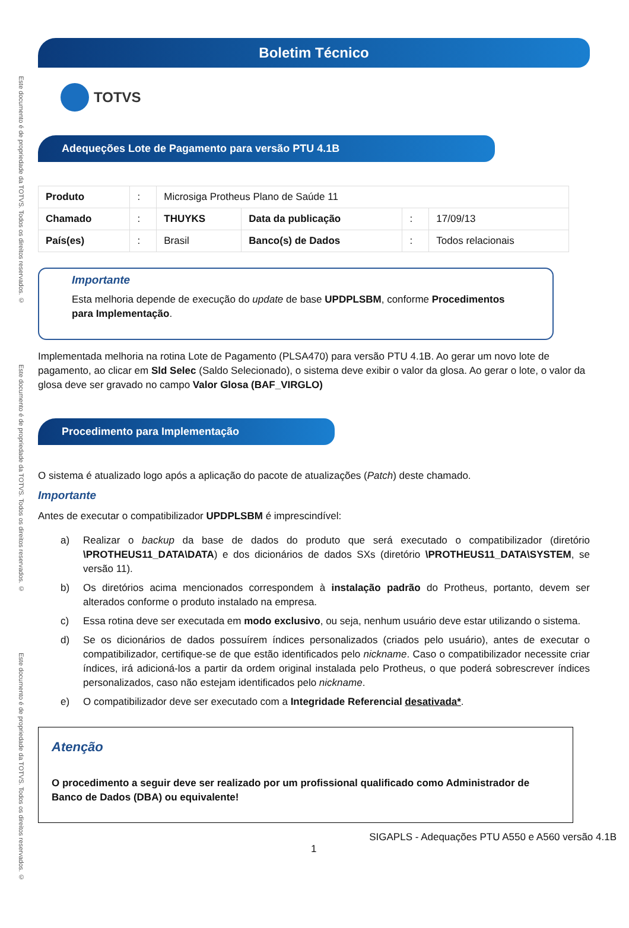Este documento é de propriedade da TOTVS. Todos os direitos reservados. ©
Este documento é de propriedade da TOTVS. Todos os direitos reservados. ©
Este documento é de propriedade da TOTVS. Todos os direitos reservados. ©
Boletim Técnico
TOTVS
Adequeções Lote de Pagamento para versão PTU 4.1B
| Produto | : | Microsiga Protheus Plano de Saúde 11 | | | |
| Chamado | : | THUYKS | Data da publicação | : | 17/09/13 |
| País(es) | : | Brasil | Banco(s) de Dados | : | Todos relacionais |
Importante
Esta melhoria depende de execução do update de base UPDPLSBM, conforme Procedimentos para Implementação.
Implementada melhoria na rotina Lote de Pagamento (PLSA470) para versão PTU 4.1B. Ao gerar um novo lote de pagamento, ao clicar em Sld Selec (Saldo Selecionado), o sistema deve exibir o valor da glosa. Ao gerar o lote, o valor da glosa deve ser gravado no campo Valor Glosa (BAF_VIRGLO)
Procedimento para Implementação
O sistema é atualizado logo após a aplicação do pacote de atualizações (Patch) deste chamado.
Importante
Antes de executar o compatibilizador UPDPLSBM é imprescindível:
a) Realizar o backup da base de dados do produto que será executado o compatibilizador (diretório \PROTHEUS11_DATA\DATA) e dos dicionários de dados SXs (diretório \PROTHEUS11_DATA\SYSTEM, se versão 11).
b) Os diretórios acima mencionados correspondem à instalação padrão do Protheus, portanto, devem ser alterados conforme o produto instalado na empresa.
c) Essa rotina deve ser executada em modo exclusivo, ou seja, nenhum usuário deve estar utilizando o sistema.
d) Se os dicionários de dados possuírem índices personalizados (criados pelo usuário), antes de executar o compatibilizador, certifique-se de que estão identificados pelo nickname. Caso o compatibilizador necessite criar índices, irá adicioná-los a partir da ordem original instalada pelo Protheus, o que poderá sobrescrever índices personalizados, caso não estejam identificados pelo nickname.
e) O compatibilizador deve ser executado com a Integridade Referencial desativada*.
Atenção
O procedimento a seguir deve ser realizado por um profissional qualificado como Administrador de Banco de Dados (DBA) ou equivalente!
1 SIGAPLS - Adequações PTU A550 e A560 versão 4.1B